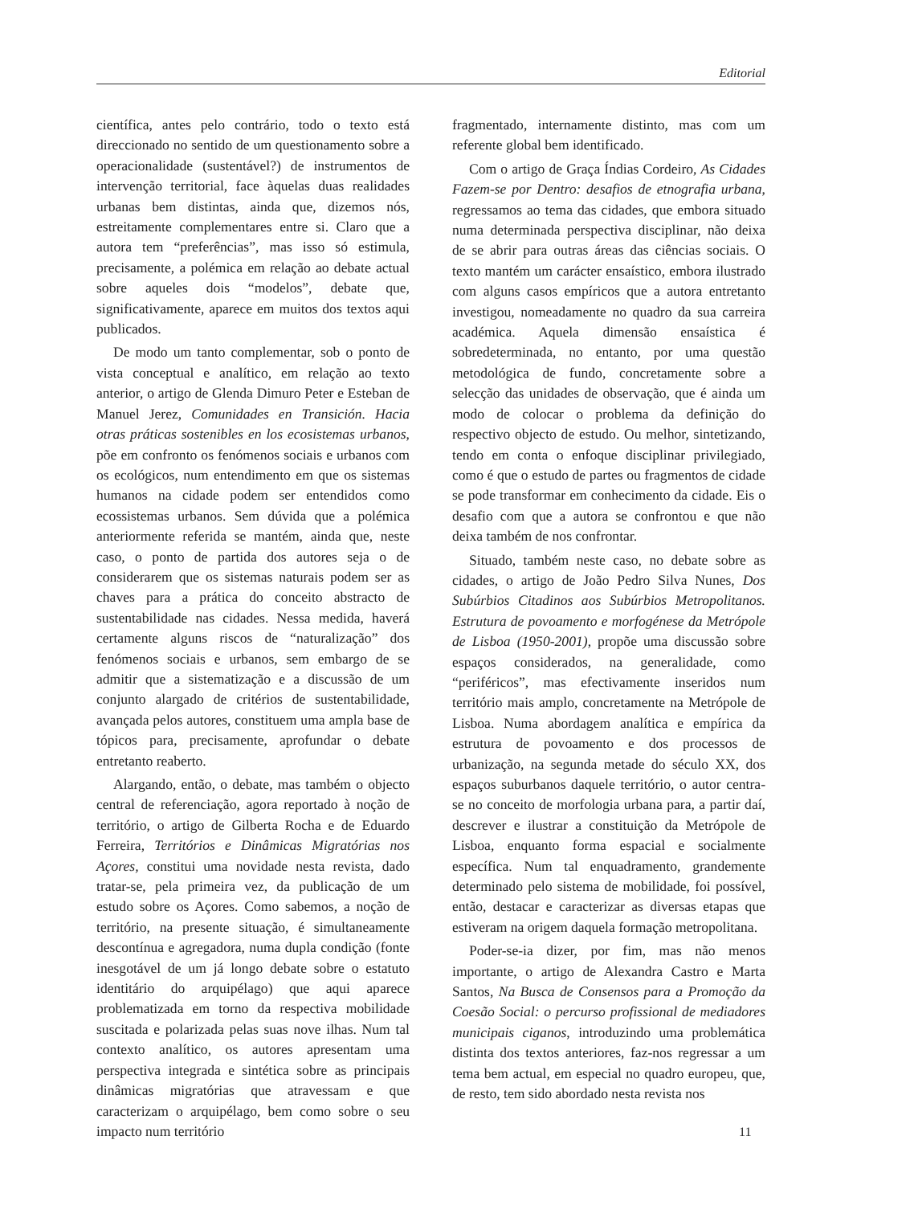Editorial
científica, antes pelo contrário, todo o texto está direccionado no sentido de um questionamento sobre a operacionalidade (sustentável?) de instrumentos de intervenção territorial, face àquelas duas realidades urbanas bem distintas, ainda que, dizemos nós, estreitamente complementares entre si. Claro que a autora tem “preferências”, mas isso só estimula, precisamente, a polémica em relação ao debate actual sobre aqueles dois “modelos”, debate que, significativamente, aparece em muitos dos textos aqui publicados.
De modo um tanto complementar, sob o ponto de vista conceptual e analítico, em relação ao texto anterior, o artigo de Glenda Dimuro Peter e Esteban de Manuel Jerez, Comunidades en Transición. Hacia otras práticas sostenibles en los ecosistemas urbanos, põe em confronto os fenómenos sociais e urbanos com os ecológicos, num entendimento em que os sistemas humanos na cidade podem ser entendidos como ecossistemas urbanos. Sem dúvida que a polémica anteriormente referida se mantém, ainda que, neste caso, o ponto de partida dos autores seja o de considerarem que os sistemas naturais podem ser as chaves para a prática do conceito abstracto de sustentabilidade nas cidades. Nessa medida, haverá certamente alguns riscos de “naturalização” dos fenómenos sociais e urbanos, sem embargo de se admitir que a sistematização e a discussão de um conjunto alargado de critérios de sustentabilidade, avançada pelos autores, constituem uma ampla base de tópicos para, precisamente, aprofundar o debate entretanto reaberto.
Alargando, então, o debate, mas também o objecto central de referenciação, agora reportado à noção de território, o artigo de Gilberta Rocha e de Eduardo Ferreira, Territórios e Dinâmicas Migratórias nos Açores, constitui uma novidade nesta revista, dado tratar-se, pela primeira vez, da publicação de um estudo sobre os Açores. Como sabemos, a noção de território, na presente situação, é simultaneamente descontínua e agregadora, numa dupla condição (fonte inesgotável de um já longo debate sobre o estatuto identitário do arquipélago) que aqui aparece problematizada em torno da respectiva mobilidade suscitada e polarizada pelas suas nove ilhas. Num tal contexto analítico, os autores apresentam uma perspectiva integrada e sintética sobre as principais dinâmicas migratórias que atravessam e que caracterizam o arquipélago, bem como sobre o seu impacto num território
fragmentado, internamente distinto, mas com um referente global bem identificado.
Com o artigo de Graça Índias Cordeiro, As Cidades Fazem-se por Dentro: desafios de etnografia urbana, regressamos ao tema das cidades, que embora situado numa determinada perspectiva disciplinar, não deixa de se abrir para outras áreas das ciências sociais. O texto mantém um carácter ensaístico, embora ilustrado com alguns casos empíricos que a autora entretanto investigou, nomeadamente no quadro da sua carreira académica. Aquela dimensão ensaística é sobredeterminada, no entanto, por uma questão metodológica de fundo, concretamente sobre a selecção das unidades de observação, que é ainda um modo de colocar o problema da definição do respectivo objecto de estudo. Ou melhor, sintetizando, tendo em conta o enfoque disciplinar privilegiado, como é que o estudo de partes ou fragmentos de cidade se pode transformar em conhecimento da cidade. Eis o desafio com que a autora se confrontou e que não deixa também de nos confrontar.
Situado, também neste caso, no debate sobre as cidades, o artigo de João Pedro Silva Nunes, Dos Subúrbios Citadinos aos Subúrbios Metropolitanos. Estrutura de povoamento e morfogénese da Metrópole de Lisboa (1950-2001), propõe uma discussão sobre espaços considerados, na generalidade, como “periféricos”, mas efectivamente inseridos num território mais amplo, concretamente na Metrópole de Lisboa. Numa abordagem analítica e empírica da estrutura de povoamento e dos processos de urbanização, na segunda metade do século XX, dos espaços suburbanos daquele território, o autor centra-se no conceito de morfologia urbana para, a partir daí, descrever e ilustrar a constituição da Metrópole de Lisboa, enquanto forma espacial e socialmente específica. Num tal enquadramento, grandemente determinado pelo sistema de mobilidade, foi possível, então, destacar e caracterizar as diversas etapas que estiveram na origem daquela formação metropolitana.
Poder-se-ia dizer, por fim, mas não menos importante, o artigo de Alexandra Castro e Marta Santos, Na Busca de Consensos para a Promoção da Coesão Social: o percurso profissional de mediadores municipais ciganos, introduzindo uma problemática distinta dos textos anteriores, faz-nos regressar a um tema bem actual, em especial no quadro europeu, que, de resto, tem sido abordado nesta revista nos
11